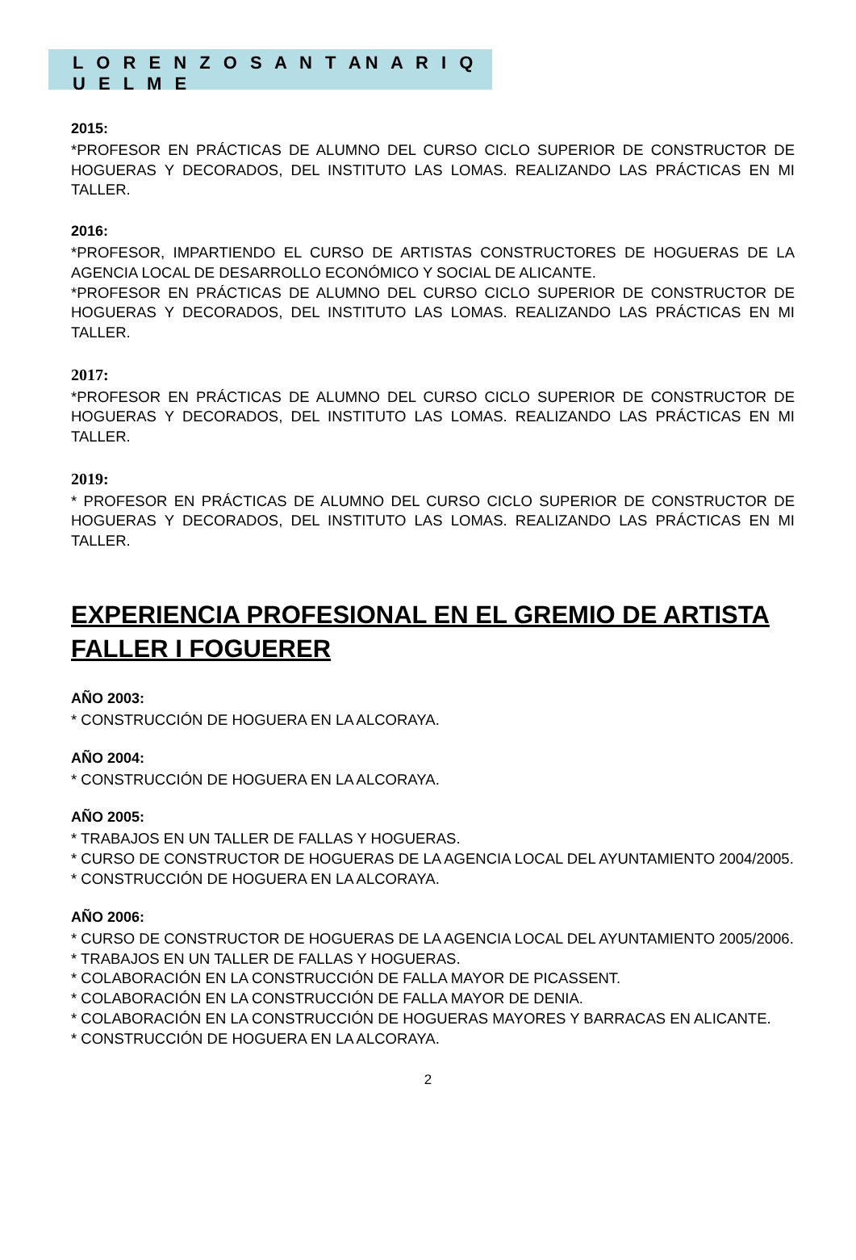L O R E N Z O S A N T AN A R I Q U E L M E
2015:
*PROFESOR EN PRÁCTICAS DE ALUMNO DEL CURSO CICLO SUPERIOR DE CONSTRUCTOR DE HOGUERAS Y DECORADOS, DEL INSTITUTO LAS LOMAS. REALIZANDO LAS PRÁCTICAS EN MI TALLER.
2016:
*PROFESOR, IMPARTIENDO EL CURSO DE ARTISTAS CONSTRUCTORES DE HOGUERAS DE LA AGENCIA LOCAL DE DESARROLLO ECONÓMICO Y SOCIAL DE ALICANTE.
*PROFESOR EN PRÁCTICAS DE ALUMNO DEL CURSO CICLO SUPERIOR DE CONSTRUCTOR DE HOGUERAS Y DECORADOS, DEL INSTITUTO LAS LOMAS. REALIZANDO LAS PRÁCTICAS EN MI TALLER.
2017:
*PROFESOR EN PRÁCTICAS DE ALUMNO DEL CURSO CICLO SUPERIOR DE CONSTRUCTOR DE HOGUERAS Y DECORADOS, DEL INSTITUTO LAS LOMAS. REALIZANDO LAS PRÁCTICAS EN MI TALLER.
2019:
* PROFESOR EN PRÁCTICAS DE ALUMNO DEL CURSO CICLO SUPERIOR DE CONSTRUCTOR DE HOGUERAS Y DECORADOS, DEL INSTITUTO LAS LOMAS. REALIZANDO LAS PRÁCTICAS EN MI TALLER.
EXPERIENCIA PROFESIONAL EN EL GREMIO DE ARTISTA FALLER I FOGUERER
AÑO 2003:
* CONSTRUCCIÓN DE HOGUERA EN LA ALCORAYA.
AÑO 2004:
* CONSTRUCCIÓN DE HOGUERA EN LA ALCORAYA.
AÑO 2005:
* TRABAJOS EN UN TALLER DE FALLAS Y HOGUERAS.
* CURSO DE CONSTRUCTOR DE HOGUERAS DE LA AGENCIA LOCAL DEL AYUNTAMIENTO 2004/2005.
* CONSTRUCCIÓN DE HOGUERA EN LA ALCORAYA.
AÑO 2006:
* CURSO DE CONSTRUCTOR DE HOGUERAS DE LA AGENCIA LOCAL DEL AYUNTAMIENTO 2005/2006.
* TRABAJOS EN UN TALLER DE FALLAS Y HOGUERAS.
* COLABORACIÓN EN LA CONSTRUCCIÓN DE FALLA MAYOR DE PICASSENT.
* COLABORACIÓN EN LA CONSTRUCCIÓN DE FALLA MAYOR DE DENIA.
* COLABORACIÓN EN LA CONSTRUCCIÓN DE HOGUERAS MAYORES Y BARRACAS EN ALICANTE.
* CONSTRUCCIÓN DE HOGUERA EN LA ALCORAYA.
2